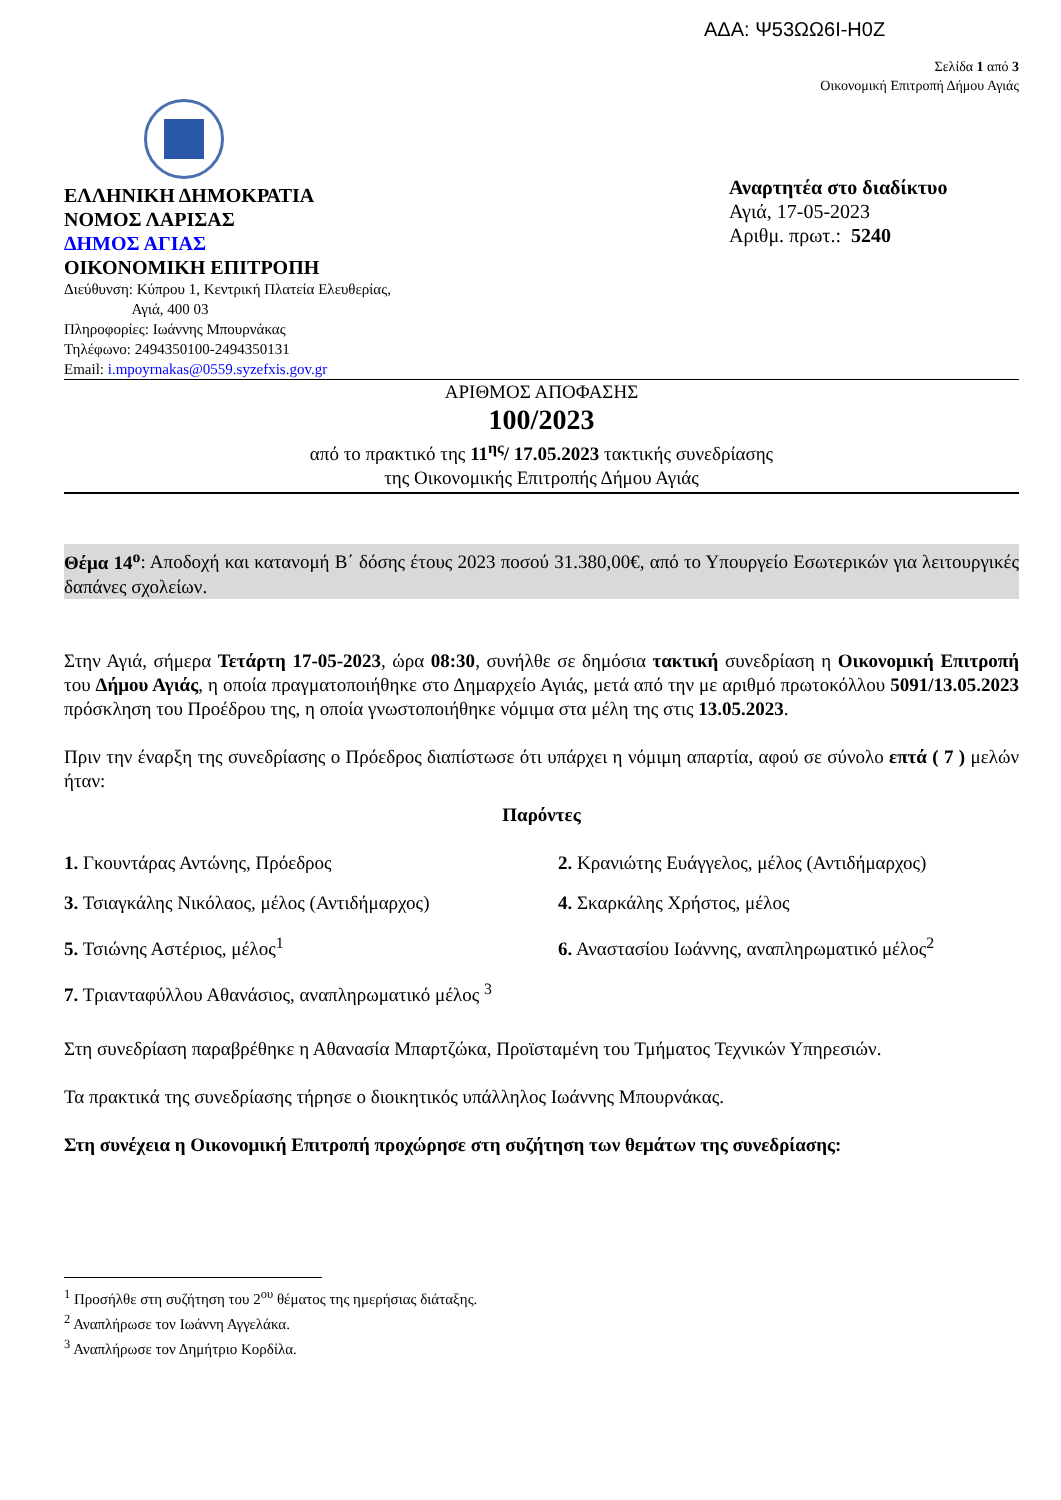ΑΔΑ: Ψ53ΩΩ6Ι-Η0Ζ
Σελίδα 1 από 3
Οικονομική Επιτροπή Δήμου Αγιάς
ΕΛΛΗΝΙΚΗ ΔΗΜΟΚΡΑΤΙΑ
ΝΟΜΟΣ ΛΑΡΙΣΑΣ
ΔΗΜΟΣ ΑΓΙΑΣ
ΟΙΚΟΝΟΜΙΚΗ ΕΠΙΤΡΟΠΗ
Διεύθυνση: Κύπρου 1, Κεντρική Πλατεία Ελευθερίας,
Αγιά, 400 03
Πληροφορίες: Ιωάννης Μπουρνάκας
Τηλέφωνο: 2494350100-2494350131
Email: i.mpoyrnakas@0559.syzefxis.gov.gr
Αναρτητέα στο διαδίκτυο
Αγιά, 17-05-2023
Αριθμ. πρωτ.: 5240
ΑΡΙΘΜΟΣ ΑΠΟΦΑΣΗΣ
100/2023
από το πρακτικό της 11<sup>ης</sup>/ 17.05.2023 τακτικής συνεδρίασης
της Οικονομικής Επιτροπής Δήμου Αγιάς
Θέμα 14<sup>ο</sup>: Αποδοχή και κατανομή Β΄ δόσης έτους 2023 ποσού 31.380,00€, από το Υπουργείο Εσωτερικών για λειτουργικές δαπάνες σχολείων.
Στην Αγιά, σήμερα Τετάρτη 17-05-2023, ώρα 08:30, συνήλθε σε δημόσια τακτική συνεδρίαση η Οικονομική Επιτροπή του Δήμου Αγιάς, η οποία πραγματοποιήθηκε στο Δημαρχείο Αγιάς, μετά από την με αριθμό πρωτοκόλλου 5091/13.05.2023 πρόσκληση του Προέδρου της, η οποία γνωστοποιήθηκε νόμιμα στα μέλη της στις 13.05.2023.
Πριν την έναρξη της συνεδρίασης ο Πρόεδρος διαπίστωσε ότι υπάρχει η νόμιμη απαρτία, αφού σε σύνολο επτά ( 7 ) μελών ήταν:
Παρόντες
1. Γκουντάρας Αντώνης, Πρόεδρος
2. Κρανιώτης Ευάγγελος, μέλος (Αντιδήμαρχος)
3. Τσιαγκάλης Νικόλαος, μέλος (Αντιδήμαρχος)
4. Σκαρκάλης Χρήστος, μέλος
5. Τσιώνης Αστέριος, μέλος<sup>1</sup>
6. Αναστασίου Ιωάννης, αναπληρωματικό μέλος<sup>2</sup>
7. Τριανταφύλλου Αθανάσιος, αναπληρωματικό μέλος <sup>3</sup>
Στη συνεδρίαση παραβρέθηκε η Αθανασία Μπαρτζώκα, Προϊσταμένη του Τμήματος Τεχνικών Υπηρεσιών.
Τα πρακτικά της συνεδρίασης τήρησε ο διοικητικός υπάλληλος Ιωάννης Μπουρνάκας.
Στη συνέχεια η Οικονομική Επιτροπή προχώρησε στη συζήτηση των θεμάτων της συνεδρίασης:
<sup>1</sup> Προσήλθε στη συζήτηση του 2<sup>ου</sup> θέματος της ημερήσιας διάταξης.
<sup>2</sup> Αναπλήρωσε τον Ιωάννη Αγγελάκα.
<sup>3</sup> Αναπλήρωσε τον Δημήτριο Κορδίλα.